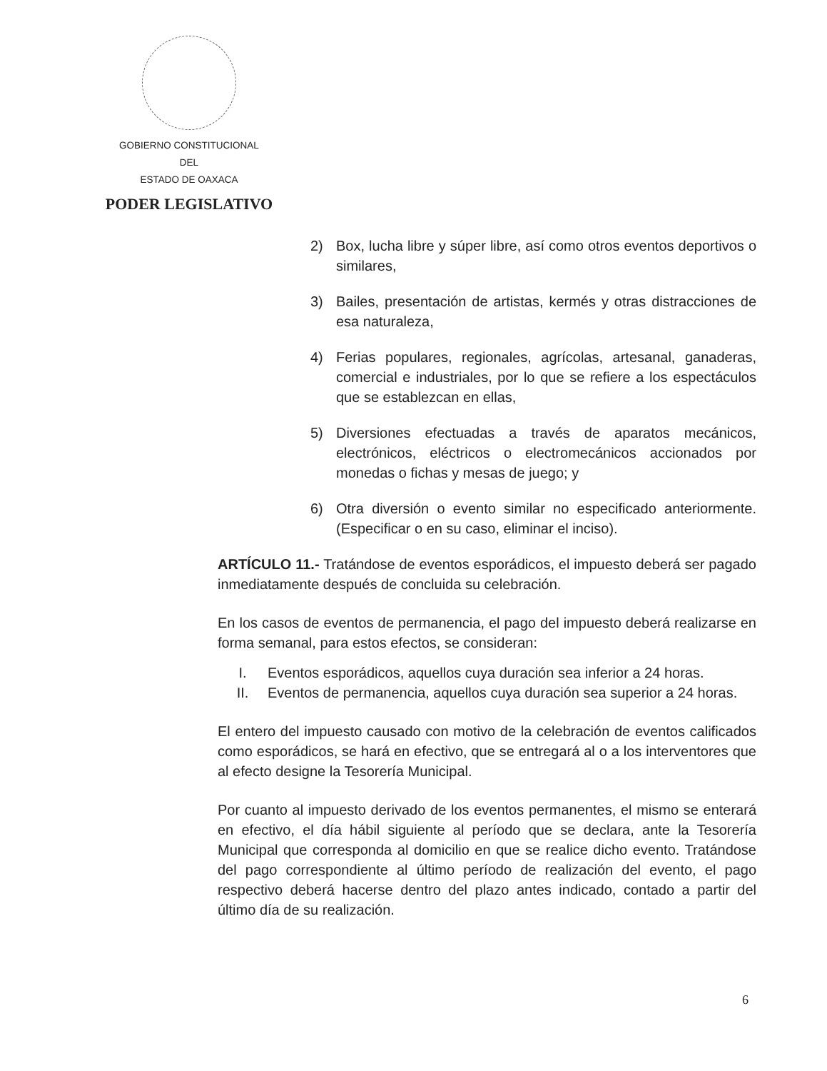GOBIERNO CONSTITUCIONAL
DEL
ESTADO DE OAXACA
PODER LEGISLATIVO
2) Box, lucha libre y súper libre, así como otros eventos deportivos o similares,
3) Bailes, presentación de artistas, kermés y otras distracciones de esa naturaleza,
4) Ferias populares, regionales, agrícolas, artesanal, ganaderas, comercial e industriales, por lo que se refiere a los espectáculos que se establezcan en ellas,
5) Diversiones efectuadas a través de aparatos mecánicos, electrónicos, eléctricos o electromecánicos accionados por monedas o fichas y mesas de juego; y
6) Otra diversión o evento similar no especificado anteriormente. (Especificar o en su caso, eliminar el inciso).
ARTÍCULO 11.- Tratándose de eventos esporádicos, el impuesto deberá ser pagado inmediatamente después de concluida su celebración.
En los casos de eventos de permanencia, el pago del impuesto deberá realizarse en forma semanal, para estos efectos, se consideran:
I. Eventos esporádicos, aquellos cuya duración sea inferior a 24 horas.
II. Eventos de permanencia, aquellos cuya duración sea superior a 24 horas.
El entero del impuesto causado con motivo de la celebración de eventos calificados como esporádicos, se hará en efectivo, que se entregará al o a los interventores que al efecto designe la Tesorería Municipal.
Por cuanto al impuesto derivado de los eventos permanentes, el mismo se enterará en efectivo, el día hábil siguiente al período que se declara, ante la Tesorería Municipal que corresponda al domicilio en que se realice dicho evento. Tratándose del pago correspondiente al último período de realización del evento, el pago respectivo deberá hacerse dentro del plazo antes indicado, contado a partir del último día de su realización.
6